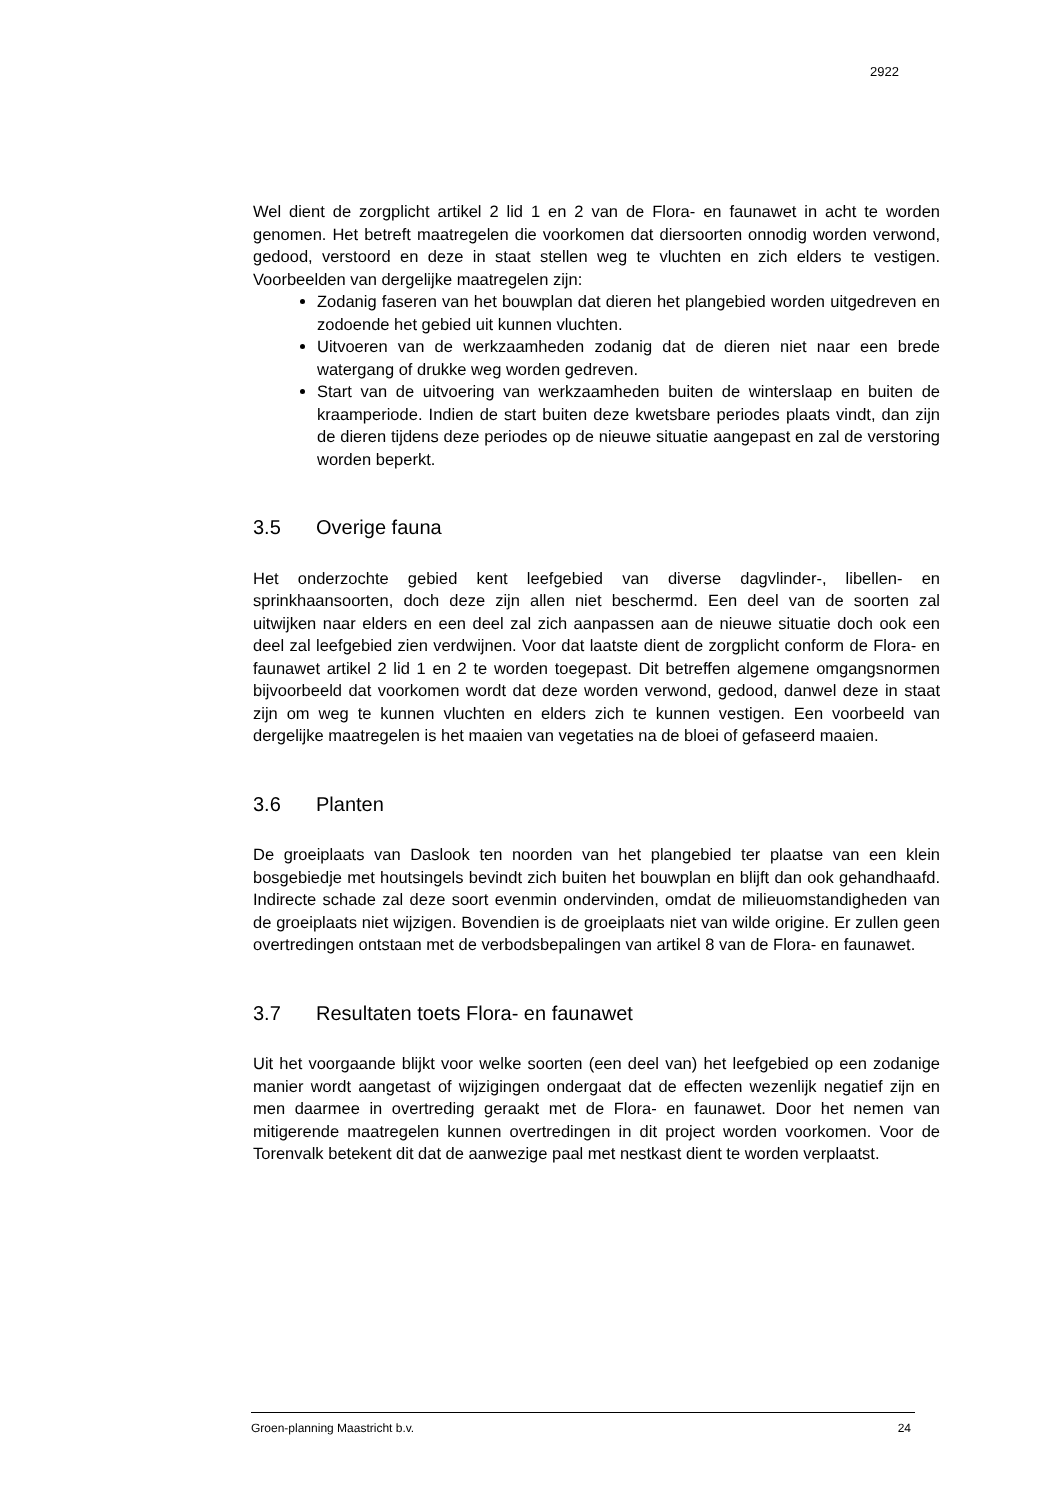2922
Wel dient de zorgplicht artikel 2 lid 1 en 2 van de Flora- en faunawet in acht te worden genomen. Het betreft maatregelen die voorkomen dat diersoorten onnodig worden verwond, gedood, verstoord en deze in staat stellen weg te vluchten en zich elders te vestigen. Voorbeelden van dergelijke maatregelen zijn:
Zodanig faseren van het bouwplan dat dieren het plangebied worden uitgedreven en zodoende het gebied uit kunnen vluchten.
Uitvoeren van de werkzaamheden zodanig dat de dieren niet naar een brede watergang of drukke weg worden gedreven.
Start van de uitvoering van werkzaamheden buiten de winterslaap en buiten de kraamperiode. Indien de start buiten deze kwetsbare periodes plaats vindt, dan zijn de dieren tijdens deze periodes op de nieuwe situatie aangepast en zal de verstoring worden beperkt.
3.5 Overige fauna
Het onderzochte gebied kent leefgebied van diverse dagvlinder-, libellen- en sprinkhaansoorten, doch deze zijn allen niet beschermd. Een deel van de soorten zal uitwijken naar elders en een deel zal zich aanpassen aan de nieuwe situatie doch ook een deel zal leefgebied zien verdwijnen. Voor dat laatste dient de zorgplicht conform de Flora- en faunawet artikel 2 lid 1 en 2 te worden toegepast. Dit betreffen algemene omgangsnormen bijvoorbeeld dat voorkomen wordt dat deze worden verwond, gedood, danwel deze in staat zijn om weg te kunnen vluchten en elders zich te kunnen vestigen. Een voorbeeld van dergelijke maatregelen is het maaien van vegetaties na de bloei of gefaseerd maaien.
3.6 Planten
De groeiplaats van Daslook ten noorden van het plangebied ter plaatse van een klein bosgebiedje met houtsingels bevindt zich buiten het bouwplan en blijft dan ook gehandhaafd. Indirecte schade zal deze soort evenmin ondervinden, omdat de milieuomstandigheden van de groeiplaats niet wijzigen. Bovendien is de groeiplaats niet van wilde origine. Er zullen geen overtredingen ontstaan met de verbodsbepalingen van artikel 8 van de Flora- en faunawet.
3.7 Resultaten toets Flora- en faunawet
Uit het voorgaande blijkt voor welke soorten (een deel van) het leefgebied op een zodanige manier wordt aangetast of wijzigingen ondergaat dat de effecten wezenlijk negatief zijn en men daarmee in overtreding geraakt met de Flora- en faunawet. Door het nemen van mitigerende maatregelen kunnen overtredingen in dit project worden voorkomen. Voor de Torenvalk betekent dit dat de aanwezige paal met nestkast dient te worden verplaatst.
Groen-planning Maastricht b.v. 24